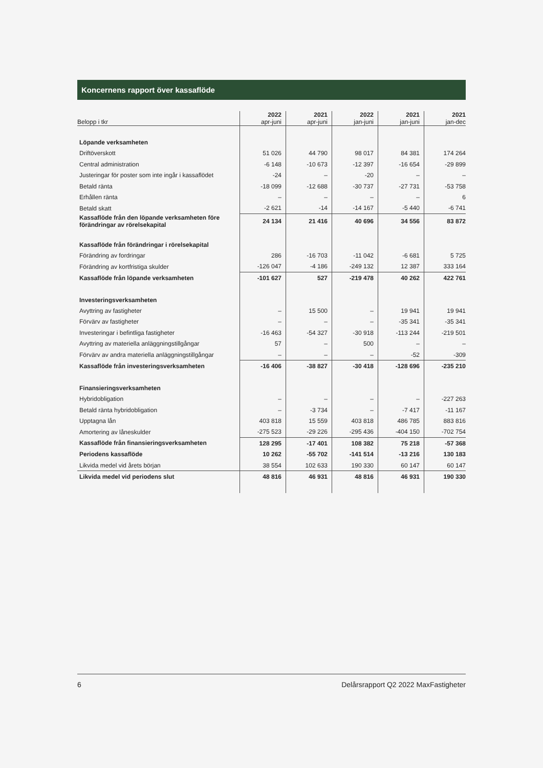Koncernens rapport över kassaflöde
| Belopp i tkr | 2022 apr-juni | 2021 apr-juni | 2022 jan-juni | 2021 jan-juni | 2021 jan-dec |
| --- | --- | --- | --- | --- | --- |
| Löpande verksamheten | | | | | |
| Driftöverskott | 51 026 | 44 790 | 98 017 | 84 381 | 174 264 |
| Central administration | -6 148 | -10 673 | -12 397 | -16 654 | -29 899 |
| Justeringar för poster som inte ingår i kassaflödet | -24 | – | -20 | – | – |
| Betald ränta | -18 099 | -12 688 | -30 737 | -27 731 | -53 758 |
| Erhållen ränta | – | – | – | – | 6 |
| Betald skatt | -2 621 | -14 | -14 167 | -5 440 | -6 741 |
| Kassaflöde från den löpande verksamheten före förändringar av rörelsekapital | 24 134 | 21 416 | 40 696 | 34 556 | 83 872 |
| Kassaflöde från förändringar i rörelsekapital | | | | | |
| Förändring av fordringar | 286 | -16 703 | -11 042 | -6 681 | 5 725 |
| Förändring av kortfristiga skulder | -126 047 | -4 186 | -249 132 | 12 387 | 333 164 |
| Kassaflöde från löpande verksamheten | -101 627 | 527 | -219 478 | 40 262 | 422 761 |
| Investeringsverksamheten | | | | | |
| Avyttring av fastigheter | – | 15 500 | – | 19 941 | 19 941 |
| Förvärv av fastigheter | – | – | – | -35 341 | -35 341 |
| Investeringar i befintliga fastigheter | -16 463 | -54 327 | -30 918 | -113 244 | -219 501 |
| Avyttring av materiella anläggningstillgångar | 57 | – | 500 | – | – |
| Förvärv av andra materiella anläggningstillgångar | – | – | – | -52 | -309 |
| Kassaflöde från investeringsverksamheten | -16 406 | -38 827 | -30 418 | -128 696 | -235 210 |
| Finansieringsverksamheten | | | | | |
| Hybridobligation | – | – | – | – | -227 263 |
| Betald ränta hybridobligation | – | -3 734 | – | -7 417 | -11 167 |
| Upptagna lån | 403 818 | 15 559 | 403 818 | 486 785 | 883 816 |
| Amortering av låneskulder | -275 523 | -29 226 | -295 436 | -404 150 | -702 754 |
| Kassaflöde från finansieringsverksamheten | 128 295 | -17 401 | 108 382 | 75 218 | -57 368 |
| Periodens kassaflöde | 10 262 | -55 702 | -141 514 | -13 216 | 130 183 |
| Likvida medel vid årets början | 38 554 | 102 633 | 190 330 | 60 147 | 60 147 |
| Likvida medel vid periodens slut | 48 816 | 46 931 | 48 816 | 46 931 | 190 330 |
6 Delårsrapport Q2 2022 MaxFastigheter